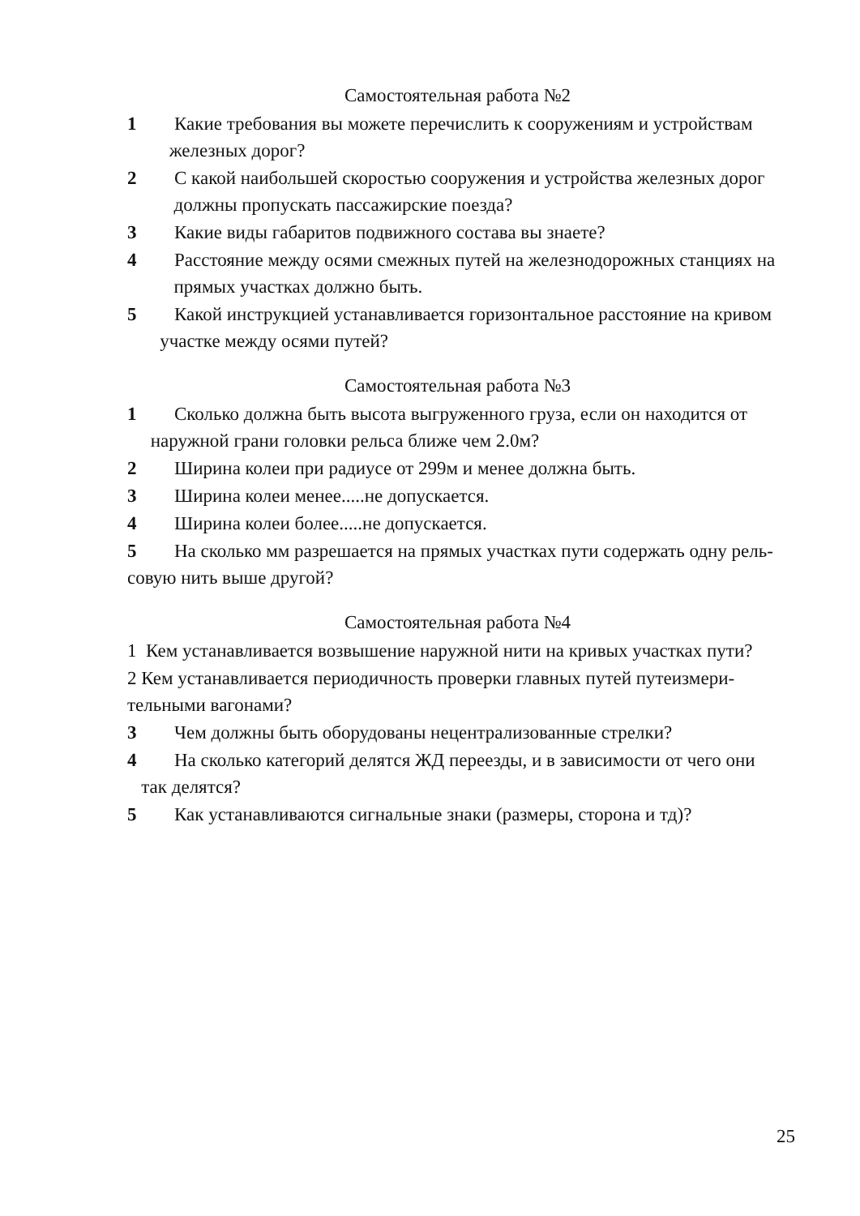Самостоятельная работа №2
1 Какие требования вы можете перечислить к сооружениям и устройствам железных дорог?
2 С какой наибольшей скоростью сооружения и устройства железных дорог должны пропускать пассажирские поезда?
3 Какие виды габаритов подвижного состава вы знаете?
4 Расстояние между осями смежных путей на железнодорожных станциях на прямых участках должно быть.
5 Какой инструкцией устанавливается горизонтальное расстояние на кривом участке между осями путей?
Самостоятельная работа №3
1 Сколько должна быть высота выгруженного груза, если он находится от наружной грани головки рельса ближе чем 2.0м?
2 Ширина колеи при радиусе от 299м и менее должна быть.
3 Ширина колеи менее.....не допускается.
4 Ширина колеи более.....не допускается.
5 На сколько мм разрешается на прямых участках пути содержать одну рель- совую нить выше другой?
Самостоятельная работа №4
1 Кем устанавливается возвышение наружной нити на кривых участках пути?
2 Кем устанавливается периодичность проверки главных путей путеизмери- тельными вагонами?
3 Чем должны быть оборудованы нецентрализованные стрелки?
4 На сколько категорий делятся ЖД переезды, и в зависимости от чего они так делятся?
5 Как устанавливаются сигнальные знаки (размеры, сторона и тд)?
25